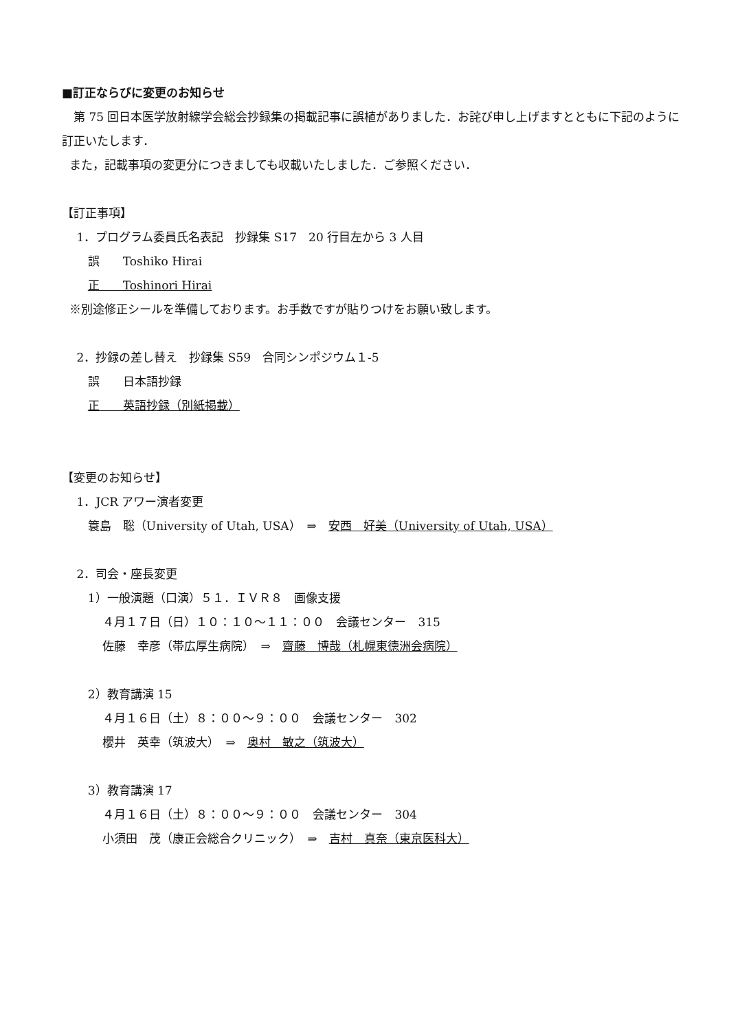■訂正ならびに変更のお知らせ
第 75 回日本医学放射線学会総会抄録集の掲載記事に誤植がありました．お詫び申し上げますとともに下記のように訂正いたします．
また，記載事項の変更分につきましても収載いたしました．ご参照ください．
【訂正事項】
1．プログラム委員氏名表記　抄録集 S17　20 行目左から 3 人目
誤　　Toshiko Hirai
正　　Toshinori Hirai
※別途修正シールを準備しております。お手数ですが貼りつけをお願い致します。
2．抄録の差し替え　抄録集 S59　合同シンポジウム１-5
誤　　日本語抄録
正　　英語抄録（別紙掲載）
【変更のお知らせ】
1．JCR アワー演者変更
簑島　聡（University of Utah, USA）　⇒　安西　好美（University of Utah, USA）
2．司会・座長変更
1）一般演題（口演）５１．ＩＶＲ８　画像支援
４月１７日（日）１０：１０～１１：００　会議センター　315
佐藤　幸彦（帯広厚生病院）　⇒　齋藤　博哉（札幌東徳洲会病院）
2）教育講演 15
４月１６日（土）８：００～９：００　会議センター　302
櫻井　英幸（筑波大）　⇒　奥村　敏之（筑波大）
3）教育講演 17
４月１６日（土）８：００～９：００　会議センター　304
小須田　茂（康正会総合クリニック）　⇒　吉村　真奈（東京医科大）